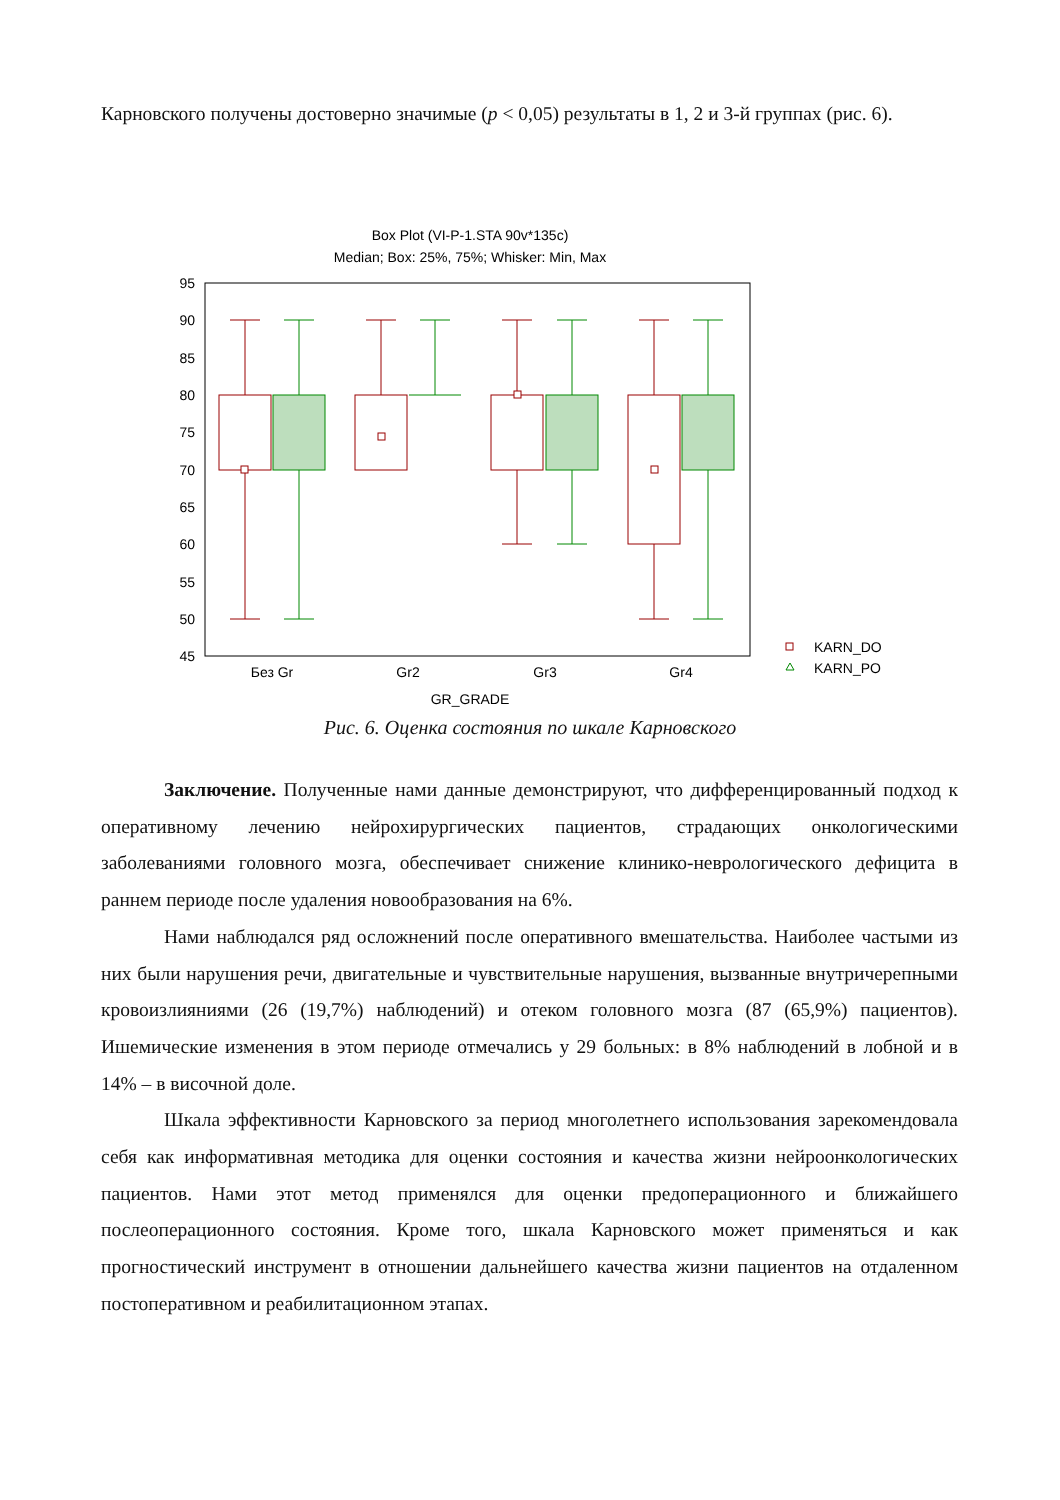Карновского получены достоверно значимые (p < 0,05) результаты в 1, 2 и 3-й группах (рис. 6).
Box Plot (VI-P-1.STA 90v*135c)
Median; Box: 25%, 75%; Whisker: Min, Max
95
90
85
80
75
70
65
60
55
50
45
Без Gr
Gr2
Gr3
Gr4
GR_GRADE
KARN_DO
KARN_PO
Рис. 6. Оценка состояния по шкале Карновского
Заключение. Полученные нами данные демонстрируют, что дифференцированный подход к оперативному лечению нейрохирургических пациентов, страдающих онкологическими заболеваниями головного мозга, обеспечивает снижение клинико-неврологического дефицита в раннем периоде после удаления новообразования на 6%.
Нами наблюдался ряд осложнений после оперативного вмешательства. Наиболее частыми из них были нарушения речи, двигательные и чувствительные нарушения, вызванные внутричерепными кровоизлияниями (26 (19,7%) наблюдений) и отеком головного мозга (87 (65,9%) пациентов). Ишемические изменения в этом периоде отмечались у 29 больных: в 8% наблюдений в лобной и в 14% – в височной доле.
Шкала эффективности Карновского за период многолетнего использования зарекомендовала себя как информативная методика для оценки состояния и качества жизни нейроонкологических пациентов. Нами этот метод применялся для оценки предоперационного и ближайшего послеоперационного состояния. Кроме того, шкала Карновского может применяться и как прогностический инструмент в отношении дальнейшего качества жизни пациентов на отдаленном постоперативном и реабилитационном этапах.